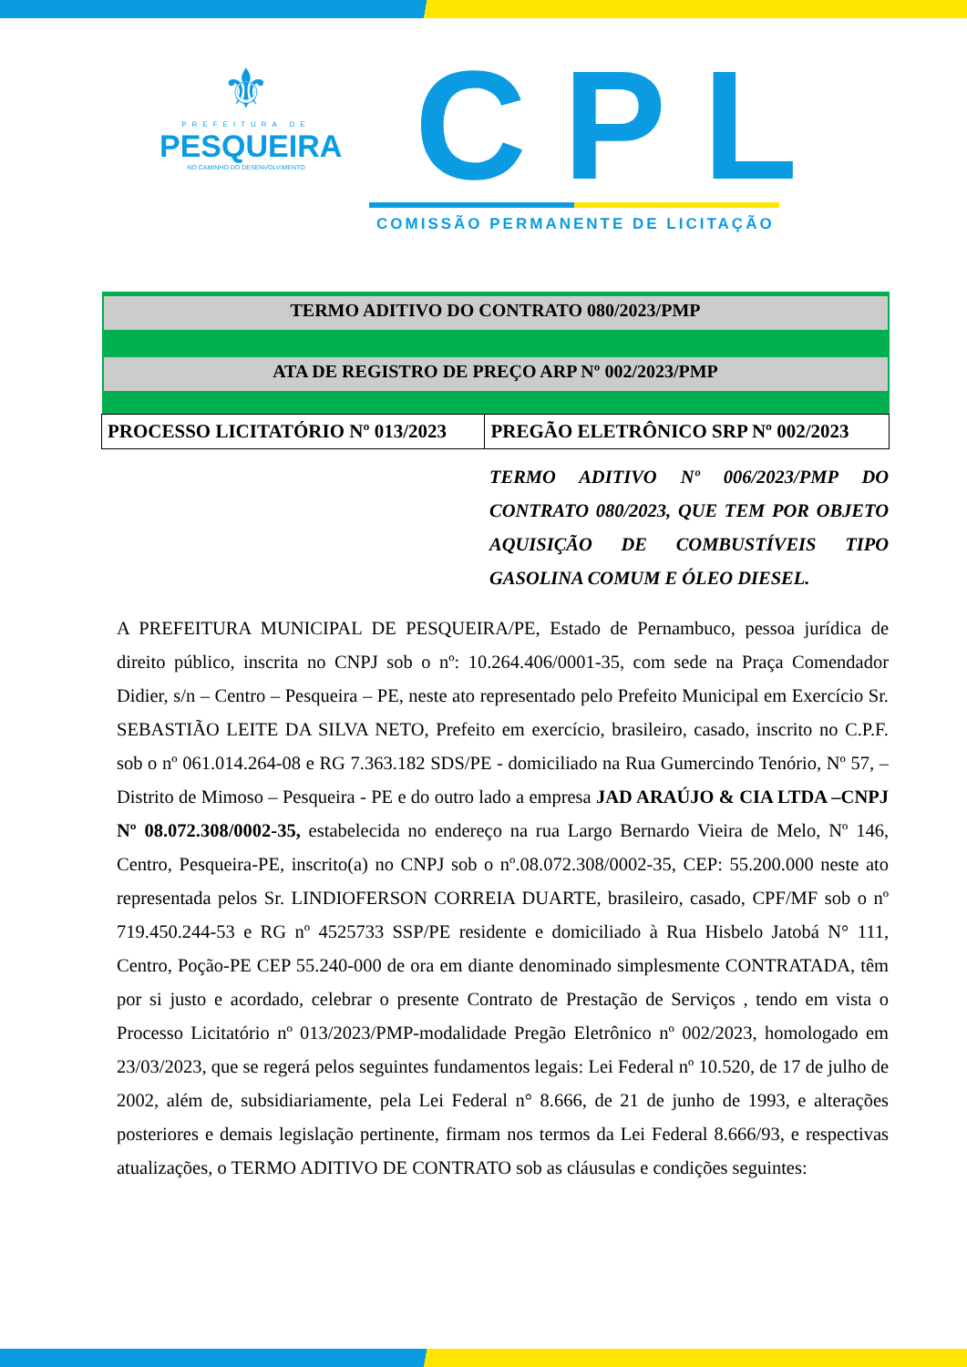⚜
PREFEITURA DE
PESQUEIRA
NO CAMINHO DO DESENVOLVIMENTO
CPL
COMISSÃO PERMANENTE DE LICITAÇÃO
| TERMO ADITIVO DO CONTRATO 080/2023/PMP | |
| ATA DE REGISTRO DE PREÇO ARP Nº 002/2023/PMP | |
| PROCESSO LICITATÓRIO Nº 013/2023 | PREGÃO ELETRÔNICO SRP Nº 002/2023 |
TERMO ADITIVO Nº 006/2023/PMP DO CONTRATO 080/2023, QUE TEM POR OBJETO AQUISIÇÃO DE COMBUSTÍVEIS TIPO GASOLINA COMUM E ÓLEO DIESEL.
A PREFEITURA MUNICIPAL DE PESQUEIRA/PE, Estado de Pernambuco, pessoa jurídica de direito público, inscrita no CNPJ sob o nº: 10.264.406/0001-35, com sede na Praça Comendador Didier, s/n – Centro – Pesqueira – PE, neste ato representado pelo Prefeito Municipal em Exercício Sr. SEBASTIÃO LEITE DA SILVA NETO, Prefeito em exercício, brasileiro, casado, inscrito no C.P.F. sob o nº 061.014.264-08 e RG 7.363.182 SDS/PE - domiciliado na Rua Gumercindo Tenório, Nº 57, – Distrito de Mimoso – Pesqueira - PE e do outro lado a empresa JAD ARAÚJO & CIA LTDA –CNPJ Nº 08.072.308/0002-35, estabelecida no endereço na rua Largo Bernardo Vieira de Melo, Nº 146, Centro, Pesqueira-PE, inscrito(a) no CNPJ sob o nº.08.072.308/0002-35, CEP: 55.200.000 neste ato representada pelos Sr. LINDIOFERSON CORREIA DUARTE, brasileiro, casado, CPF/MF sob o nº 719.450.244-53 e RG nº 4525733 SSP/PE residente e domiciliado à Rua Hisbelo Jatobá N° 111, Centro, Poção-PE CEP 55.240-000 de ora em diante denominado simplesmente CONTRATADA, têm por si justo e acordado, celebrar o presente Contrato de Prestação de Serviços , tendo em vista o Processo Licitatório nº 013/2023/PMP-modalidade Pregão Eletrônico nº 002/2023, homologado em 23/03/2023, que se regerá pelos seguintes fundamentos legais: Lei Federal nº 10.520, de 17 de julho de 2002, além de, subsidiariamente, pela Lei Federal n° 8.666, de 21 de junho de 1993, e alterações posteriores e demais legislação pertinente, firmam nos termos da Lei Federal 8.666/93, e respectivas atualizações, o TERMO ADITIVO DE CONTRATO sob as cláusulas e condições seguintes: